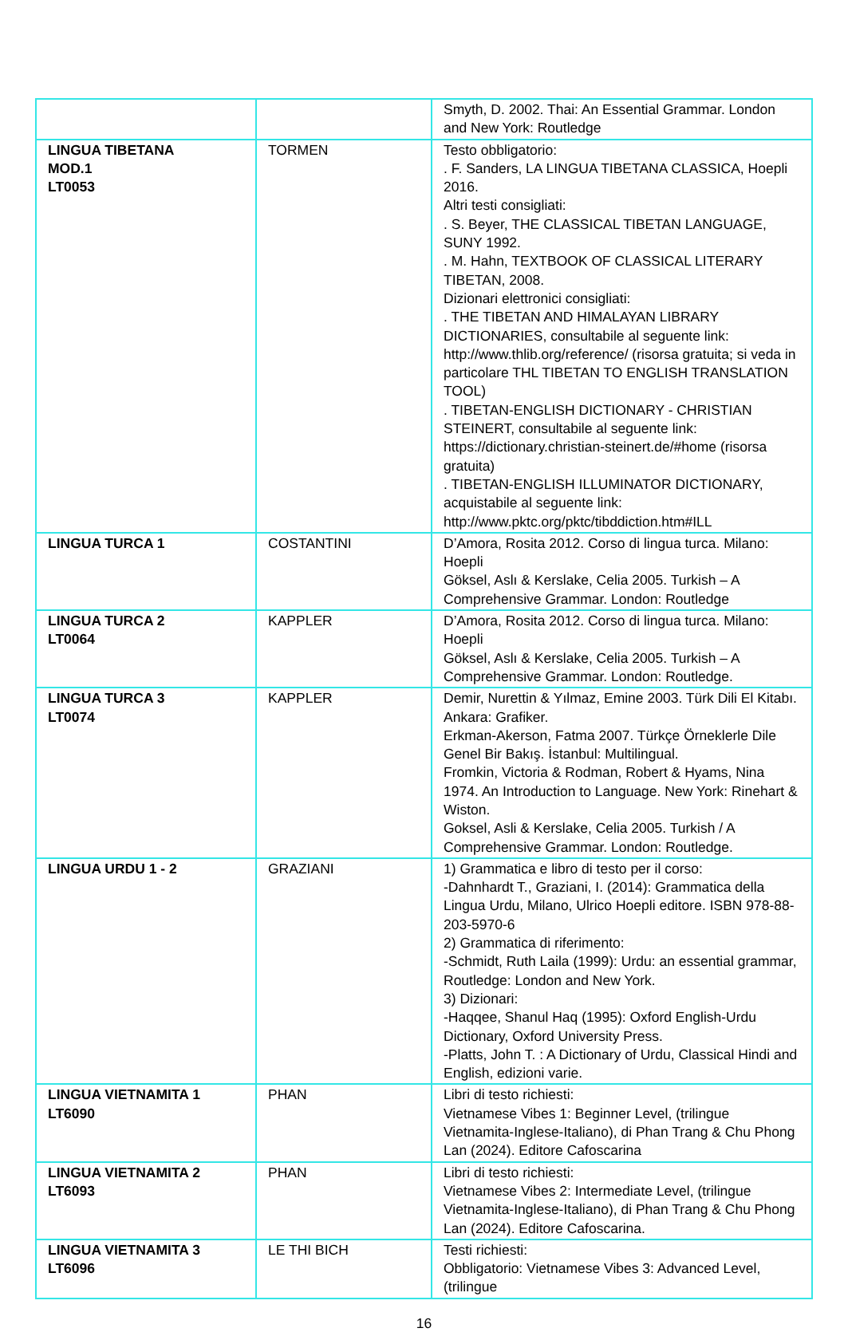| | | Smyth, D. 2002. Thai: An Essential Grammar. London and New York: Routledge |
| LINGUA TIBETANA MOD.1 LT0053 | TORMEN | Testo obbligatorio: . F. Sanders, LA LINGUA TIBETANA CLASSICA, Hoepli 2016. Altri testi consigliati: . S. Beyer, THE CLASSICAL TIBETAN LANGUAGE, SUNY 1992. . M. Hahn, TEXTBOOK OF CLASSICAL LITERARY TIBETAN, 2008. Dizionari elettronici consigliati: . THE TIBETAN AND HIMALAYAN LIBRARY DICTIONARIES, consultabile al seguente link: http://www.thlib.org/reference/ (risorsa gratuita; si veda in particolare THL TIBETAN TO ENGLISH TRANSLATION TOOL) . TIBETAN-ENGLISH DICTIONARY - CHRISTIAN STEINERT, consultabile al seguente link: https://dictionary.christian-steinert.de/#home (risorsa gratuita) . TIBETAN-ENGLISH ILLUMINATOR DICTIONARY, acquistabile al seguente link: http://www.pktc.org/pktc/tibddiction.htm#ILL |
| LINGUA TURCA 1 | COSTANTINI | D’Amora, Rosita 2012. Corso di lingua turca. Milano: Hoepli Göksel, Aslı & Kerslake, Celia 2005. Turkish – A Comprehensive Grammar. London: Routledge |
| LINGUA TURCA 2 LT0064 | KAPPLER | D’Amora, Rosita 2012. Corso di lingua turca. Milano: Hoepli Göksel, Aslı & Kerslake, Celia 2005. Turkish – A Comprehensive Grammar. London: Routledge. |
| LINGUA TURCA 3 LT0074 | KAPPLER | Demir, Nurettin & Yılmaz, Emine 2003. Türk Dili El Kitabı. Ankara: Grafiker. Erkman-Akerson, Fatma 2007. Türkçe Örneklerle Dile Genel Bir Bakış. İstanbul: Multilingual. Fromkin, Victoria & Rodman, Robert & Hyams, Nina 1974. An Introduction to Language. New York: Rinehart & Wiston. Goksel, Asli & Kerslake, Celia 2005. Turkish / A Comprehensive Grammar. London: Routledge. |
| LINGUA URDU 1 - 2 | GRAZIANI | 1) Grammatica e libro di testo per il corso: -Dahnhardt T., Graziani, I. (2014): Grammatica della Lingua Urdu, Milano, Ulrico Hoepli editore. ISBN 978-88-203-5970-6 2) Grammatica di riferimento: -Schmidt, Ruth Laila (1999): Urdu: an essential grammar, Routledge: London and New York. 3) Dizionari: -Haqqee, Shanul Haq (1995): Oxford English-Urdu Dictionary, Oxford University Press. -Platts, John T. : A Dictionary of Urdu, Classical Hindi and English, edizioni varie. |
| LINGUA VIETNAMITA 1 LT6090 | PHAN | Libri di testo richiesti: Vietnamese Vibes 1: Beginner Level, (trilingue Vietnamita-Inglese-Italiano), di Phan Trang & Chu Phong Lan (2024). Editore Cafoscarina |
| LINGUA VIETNAMITA 2 LT6093 | PHAN | Libri di testo richiesti: Vietnamese Vibes 2: Intermediate Level, (trilingue Vietnamita-Inglese-Italiano), di Phan Trang & Chu Phong Lan (2024). Editore Cafoscarina. |
| LINGUA VIETNAMITA 3 LT6096 | LE THI BICH | Testi richiesti: Obbligatorio: Vietnamese Vibes 3: Advanced Level, (trilingue |
16